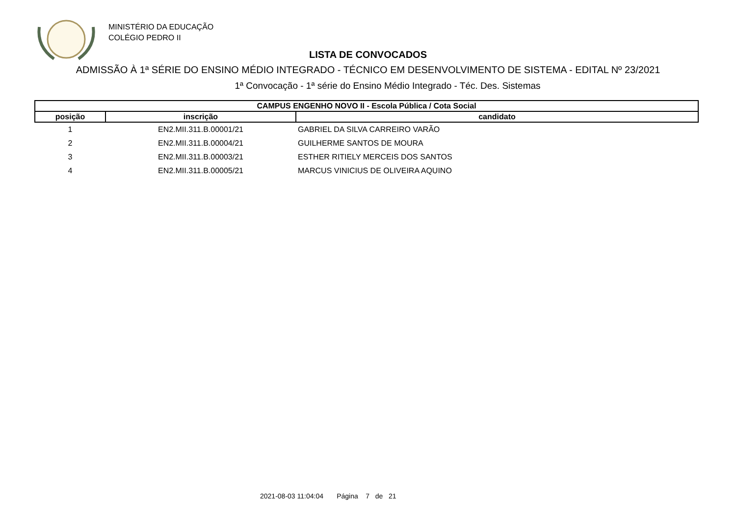MINISTÉRIO DA EDUCAÇÃO
COLÉGIO PEDRO II
LISTA DE CONVOCADOS
ADMISSÃO À 1ª SÉRIE DO ENSINO MÉDIO INTEGRADO - TÉCNICO EM DESENVOLVIMENTO DE SISTEMA - EDITAL Nº 23/2021
1ª Convocação - 1ª série do Ensino Médio Integrado - Téc. Des. Sistemas
| CAMPUS ENGENHO NOVO II - Escola Pública / Cota Social | | |
| --- | --- | --- |
| posição | inscrição | candidato |
| 1 | EN2.MII.311.B.00001/21 | GABRIEL DA SILVA CARREIRO VARÃO |
| 2 | EN2.MII.311.B.00004/21 | GUILHERME SANTOS DE MOURA |
| 3 | EN2.MII.311.B.00003/21 | ESTHER RITIELY MERCEIS DOS SANTOS |
| 4 | EN2.MII.311.B.00005/21 | MARCUS VINICIUS DE OLIVEIRA AQUINO |
2021-08-03 11:04:04 Página 7 de 21